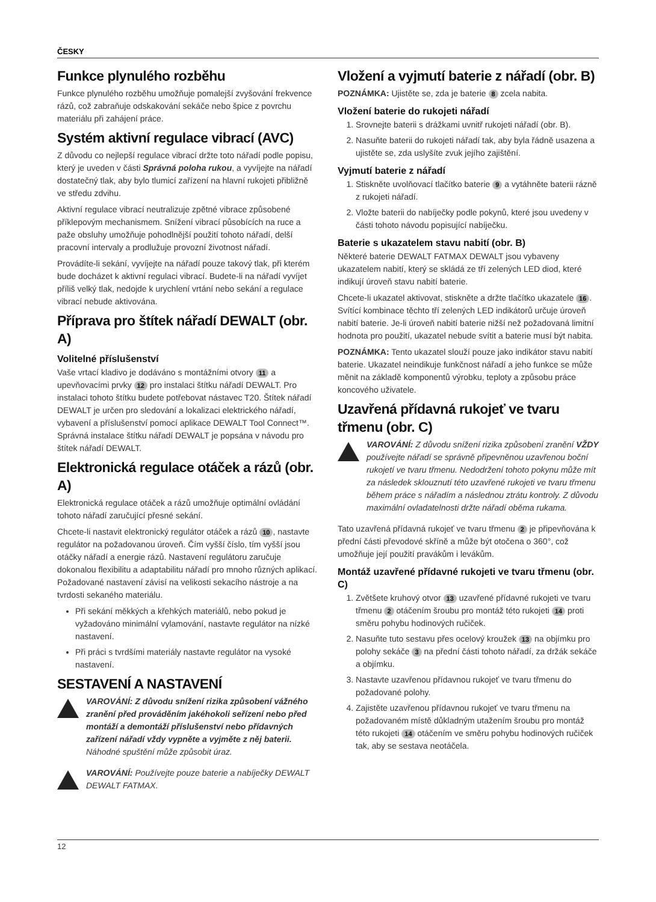ČESKY
Funkce plynulého rozběhu
Funkce plynulého rozběhu umožňuje pomalejší zvyšování frekvence rázů, což zabraňuje odskakování sekáče nebo špice z povrchu materiálu při zahájení práce.
Systém aktivní regulace vibrací (AVC)
Z důvodu co nejlepší regulace vibrací držte toto nářadí podle popisu, který je uveden v části Správná poloha rukou, a vyvíjejte na nářadí dostatečný tlak, aby bylo tlumicí zařízení na hlavní rukojeti přibližně ve středu zdvihu.
Aktivní regulace vibrací neutralizuje zpětné vibrace způsobené příklepovým mechanismem. Snížení vibrací působících na ruce a paže obsluhy umožňuje pohodlnější použití tohoto nářadí, delší pracovní intervaly a prodlužuje provozní životnost nářadí.
Provádíte-li sekání, vyvíjejte na nářadí pouze takový tlak, při kterém bude docházet k aktivní regulaci vibrací. Budete-li na nářadí vyvíjet příliš velký tlak, nedojde k urychlení vrtání nebo sekání a regulace vibrací nebude aktivována.
Příprava pro štítek nářadí DEWALT (obr. A)
Volitelné příslušenství
Vaše vrtací kladivo je dodáváno s montážními otvory 11 a upevňovacími prvky 12 pro instalaci štítku nářadí DEWALT. Pro instalaci tohoto štítku budete potřebovat nástavec T20. Štítek nářadí DEWALT je určen pro sledování a lokalizaci elektrického nářadí, vybavení a příslušenství pomocí aplikace DEWALT Tool Connect™. Správná instalace štítku nářadí DEWALT je popsána v návodu pro štítek nářadí DEWALT.
Elektronická regulace otáček a rázů (obr. A)
Elektronická regulace otáček a rázů umožňuje optimální ovládání tohoto nářadí zaručující přesné sekání.
Chcete-li nastavit elektronický regulátor otáček a rázů 10, nastavte regulátor na požadovanou úroveň. Čím vyšší číslo, tím vyšší jsou otáčky nářadí a energie rázů. Nastavení regulátoru zaručuje dokonalou flexibilitu a adaptabilitu nářadí pro mnoho různých aplikací. Požadované nastavení závisí na velikosti sekacího nástroje a na tvrdosti sekaného materiálu.
Při sekání měkkých a křehkých materiálů, nebo pokud je vyžadováno minimální vylamování, nastavte regulátor na nízké nastavení.
Při práci s tvrdšími materiály nastavte regulátor na vysoké nastavení.
SESTAVENÍ A NASTAVENÍ
VAROVÁNÍ: Z důvodu snížení rizika způsobení vážného zranění před prováděním jakéhokoli seřízení nebo před montáží a demontáží příslušenství nebo přídavných zařízení nářadí vždy vypněte a vyjměte z něj baterii. Náhodné spuštění může způsobit úraz.
VAROVÁNÍ: Používejte pouze baterie a nabíječky DEWALT DEWALT FATMAX.
Vložení a vyjmutí baterie z nářadí (obr. B)
POZNÁMKA: Ujistěte se, zda je baterie 8 zcela nabita.
Vložení baterie do rukojeti nářadí
1. Srovnejte baterii s drážkami uvnitř rukojeti nářadí (obr. B).
2. Nasuňte baterii do rukojeti nářadí tak, aby byla řádně usazena a ujistěte se, zda uslyšíte zvuk jejího zajištění.
Vyjmutí baterie z nářadí
1. Stiskněte uvolňovací tlačítko baterie 9 a vytáhněte baterii rázně z rukojeti nářadí.
2. Vložte baterii do nabíječky podle pokynů, které jsou uvedeny v části tohoto návodu popisující nabíječku.
Baterie s ukazatelem stavu nabití (obr. B)
Některé baterie DEWALT FATMAX DEWALT jsou vybaveny ukazatelem nabití, který se skládá ze tří zelených LED diod, které indikují úroveň stavu nabití baterie.
Chcete-li ukazatel aktivovat, stiskněte a držte tlačítko ukazatele 16. Svítící kombinace těchto tří zelených LED indikátorů určuje úroveň nabití baterie. Je-li úroveň nabití baterie nižší než požadovaná limitní hodnota pro použití, ukazatel nebude svítit a baterie musí být nabita.
POZNÁMKA: Tento ukazatel slouží pouze jako indikátor stavu nabití baterie. Ukazatel neindikuje funkčnost nářadí a jeho funkce se může měnit na základě komponentů výrobku, teploty a způsobu práce koncového uživatele.
Uzavřená přídavná rukojeť ve tvaru třmenu (obr. C)
VAROVÁNÍ: Z důvodu snížení rizika způsobení zranění VŽDY používejte nářadí se správně připevněnou uzavřenou boční rukojetí ve tvaru třmenu. Nedodržení tohoto pokynu může mít za následek sklouznutí této uzavřené rukojeti ve tvaru třmenu během práce s nářadím a následnou ztrátu kontroly. Z důvodu maximální ovladatelnosti držte nářadí oběma rukama.
Tato uzavřená přídavná rukojeť ve tvaru třmenu 2 je připevňována k přední části převodové skříně a může být otočena o 360°, což umožňuje její použití pravákům i levákům.
Montáž uzavřené přídavné rukojeti ve tvaru třmenu (obr. C)
1. Zvětšete kruhový otvor 13 uzavřené přídavné rukojeti ve tvaru třmenu 2 otáčením šroubu pro montáž této rukojeti 14 proti směru pohybu hodinových ručiček.
2. Nasuňte tuto sestavu přes ocelový kroužek 13 na objímku pro polohy sekáče 3 na přední části tohoto nářadí, za držák sekáče a objímku.
3. Nastavte uzavřenou přídavnou rukojeť ve tvaru třmenu do požadované polohy.
4. Zajistěte uzavřenou přídavnou rukojeť ve tvaru třmenu na požadovaném místě důkladným utažením šroubu pro montáž této rukojeti 14 otáčením ve směru pohybu hodinových ručiček tak, aby se sestava neotáčela.
12